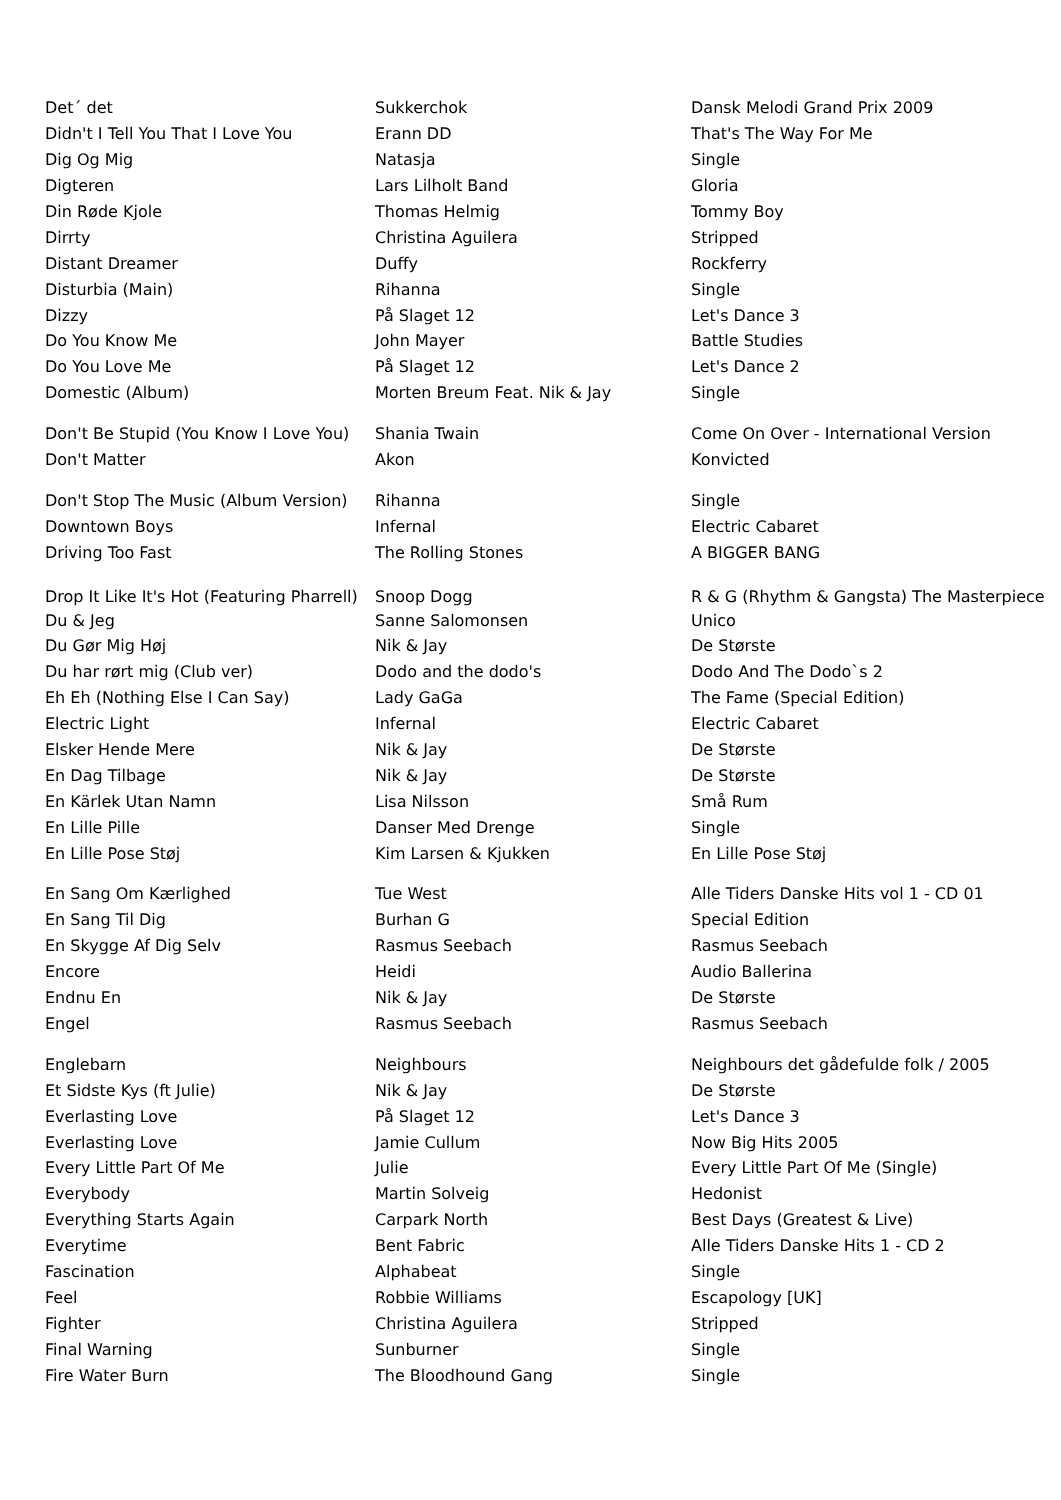| Det´ det | Sukkerchok | Dansk Melodi Grand Prix 2009 |
| Didn't I Tell You That I Love You | Erann DD | That's The Way For Me |
| Dig Og Mig | Natasja | Single |
| Digteren | Lars Lilholt Band | Gloria |
| Din Røde Kjole | Thomas Helmig | Tommy Boy |
| Dirrty | Christina Aguilera | Stripped |
| Distant Dreamer | Duffy | Rockferry |
| Disturbia (Main) | Rihanna | Single |
| Dizzy | På Slaget 12 | Let's Dance 3 |
| Do You Know Me | John Mayer | Battle Studies |
| Do You Love Me | På Slaget 12 | Let's Dance 2 |
| Domestic (Album) | Morten Breum Feat. Nik & Jay | Single |
| Don't Be Stupid (You Know I Love You) | Shania Twain | Come On Over - International Version |
| Don't Matter | Akon | Konvicted |
| Don't Stop The Music (Album Version) | Rihanna | Single |
| Downtown Boys | Infernal | Electric Cabaret |
| Driving Too Fast | The Rolling Stones | A BIGGER BANG |
| Drop It Like It's Hot (Featuring Pharrell) | Snoop Dogg | R & G (Rhythm & Gangsta) The Masterpiece |
| Du & Jeg | Sanne Salomonsen | Unico |
| Du Gør Mig Høj | Nik & Jay | De Største |
| Du har rørt mig (Club ver) | Dodo and the dodo's | Dodo And The Dodo`s 2 |
| Eh Eh (Nothing Else I Can Say) | Lady GaGa | The Fame (Special Edition) |
| Electric Light | Infernal | Electric Cabaret |
| Elsker Hende Mere | Nik & Jay | De Største |
| En Dag Tilbage | Nik & Jay | De Største |
| En Kärlek Utan Namn | Lisa Nilsson | Små Rum |
| En Lille Pille | Danser Med Drenge | Single |
| En Lille Pose Støj | Kim Larsen & Kjukken | En Lille Pose Støj |
| En Sang Om Kærlighed | Tue West | Alle Tiders Danske Hits vol 1 - CD 01 |
| En Sang Til Dig | Burhan G | Special Edition |
| En Skygge Af Dig Selv | Rasmus Seebach | Rasmus Seebach |
| Encore | Heidi | Audio Ballerina |
| Endnu En | Nik & Jay | De Største |
| Engel | Rasmus Seebach | Rasmus Seebach |
| Englebarn | Neighbours | Neighbours det gådefulde folk / 2005 |
| Et Sidste Kys (ft Julie) | Nik & Jay | De Største |
| Everlasting Love | På Slaget 12 | Let's Dance 3 |
| Everlasting Love | Jamie Cullum | Now Big Hits 2005 |
| Every Little Part Of Me | Julie | Every Little Part Of Me (Single) |
| Everybody | Martin Solveig | Hedonist |
| Everything Starts Again | Carpark North | Best Days (Greatest & Live) |
| Everytime | Bent Fabric | Alle Tiders Danske Hits 1 - CD 2 |
| Fascination | Alphabeat | Single |
| Feel | Robbie Williams | Escapology [UK] |
| Fighter | Christina Aguilera | Stripped |
| Final Warning | Sunburner | Single |
| Fire Water Burn | The Bloodhound Gang | Single |